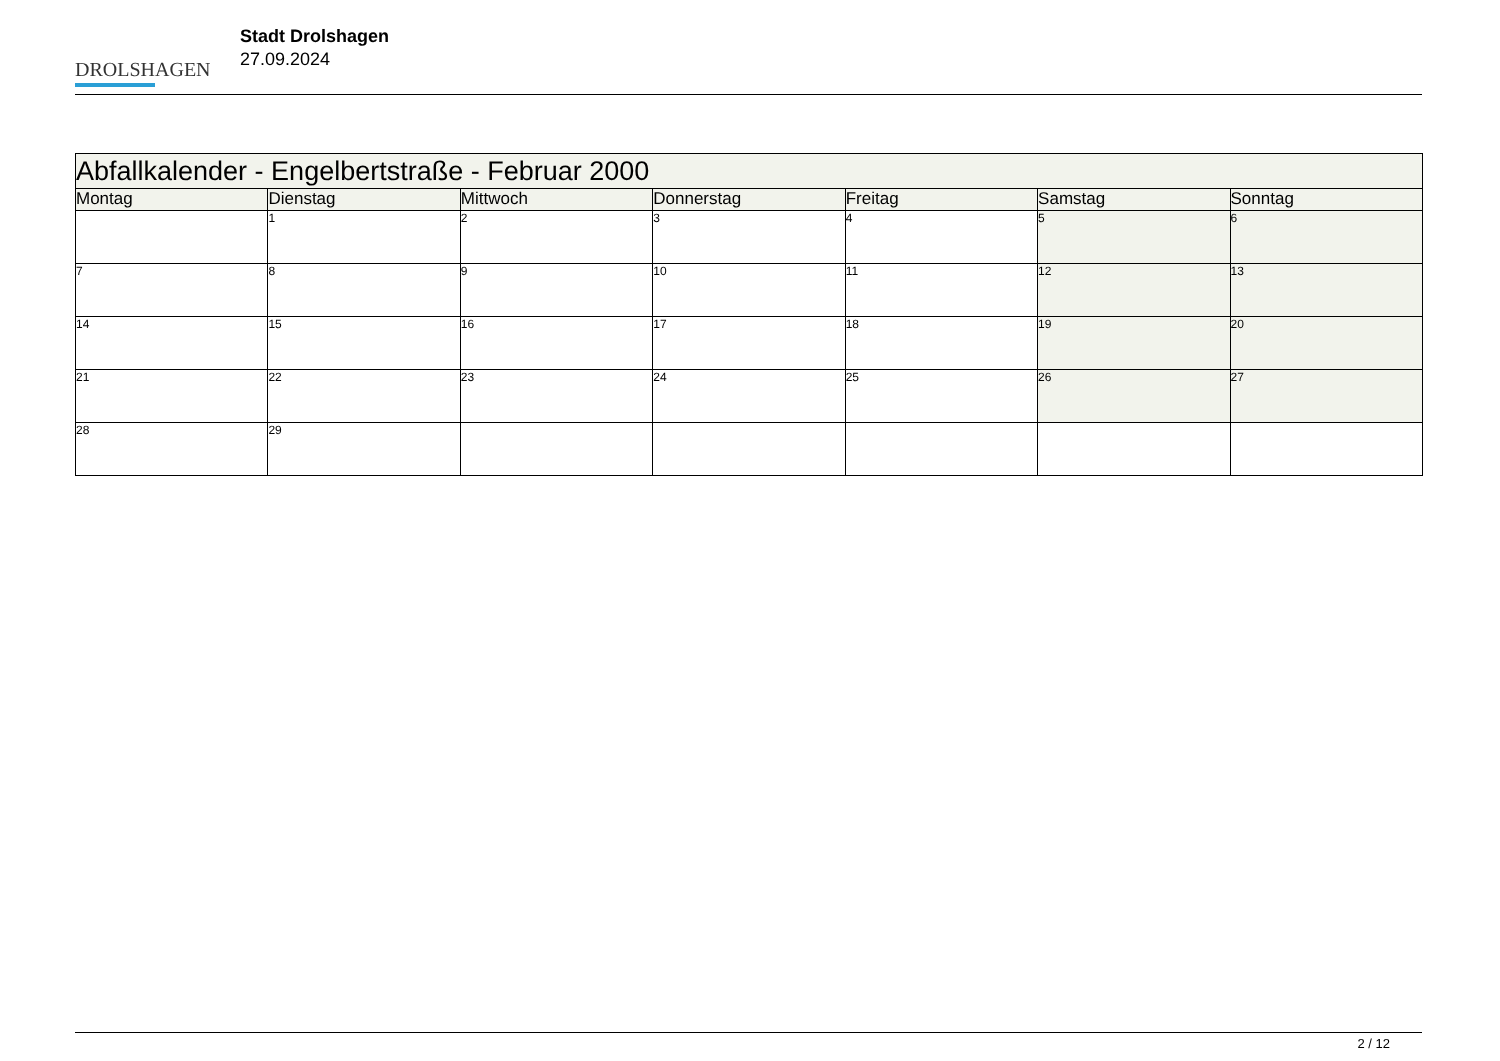DROLSHAGEN
Stadt Drolshagen
27.09.2024
| Abfallkalender - Engelbertstraße - Februar 2000 | | | | | | |
| --- | --- | --- | --- | --- | --- | --- |
| Montag | Dienstag | Mittwoch | Donnerstag | Freitag | Samstag | Sonntag |
| | 1 | 2 | 3 | 4 | 5 | 6 |
| 7 | 8 | 9 | 10 | 11 | 12 | 13 |
| 14 | 15 | 16 | 17 | 18 | 19 | 20 |
| 21 | 22 | 23 | 24 | 25 | 26 | 27 |
| 28 | 29 | | | | | |
2 / 12